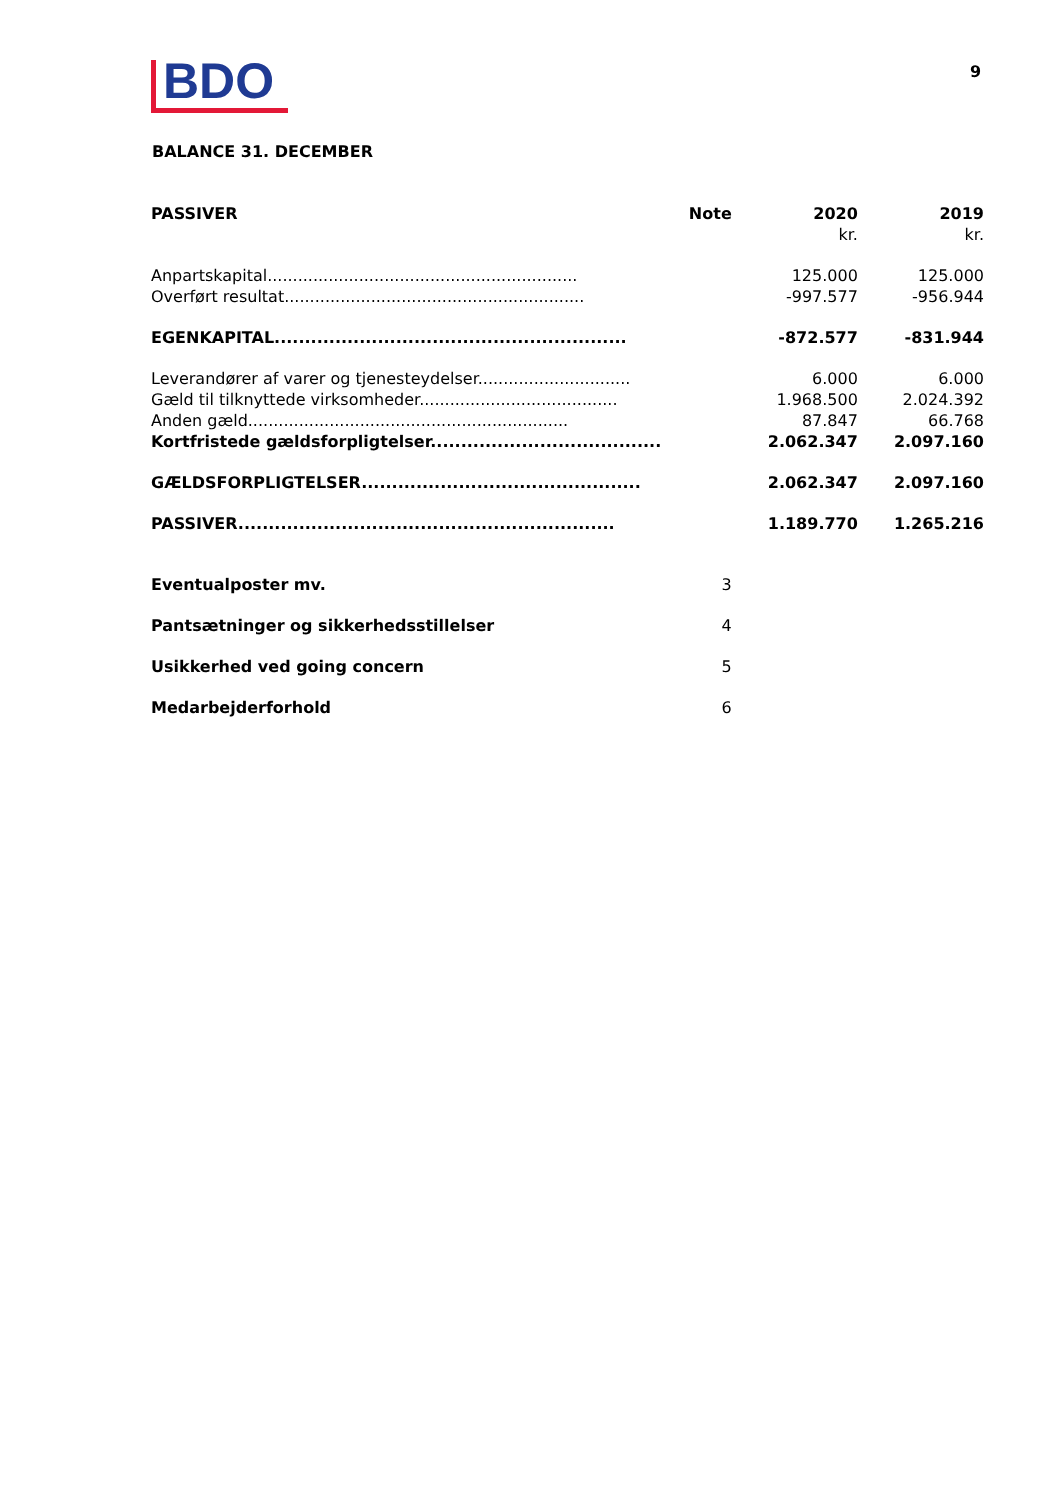BDO 9
BALANCE 31. DECEMBER
| PASSIVER | Note | 2020 | 2019 |
| --- | --- | --- | --- |
| | | kr. | kr. |
| Anpartskapital............................................................. | | 125.000 | 125.000 |
| Overført resultat........................................................... | | -997.577 | -956.944 |
| EGENKAPITAL.......................................................... | | -872.577 | -831.944 |
| Leverandører af varer og tjenesteydelser.............................. | | 6.000 | 6.000 |
| Gæld til tilknyttede virksomheder....................................... | | 1.968.500 | 2.024.392 |
| Anden gæld............................................................... | | 87.847 | 66.768 |
| Kortfristede gældsforpligtelser...................................... | | 2.062.347 | 2.097.160 |
| GÆLDSFORPLIGTELSER.............................................. | | 2.062.347 | 2.097.160 |
| PASSIVER.............................................................. | | 1.189.770 | 1.265.216 |
| Eventualposter mv. | 3 | | |
| Pantsætninger og sikkerhedsstillelser | 4 | | |
| Usikkerhed ved going concern | 5 | | |
| Medarbejderforhold | 6 | | |